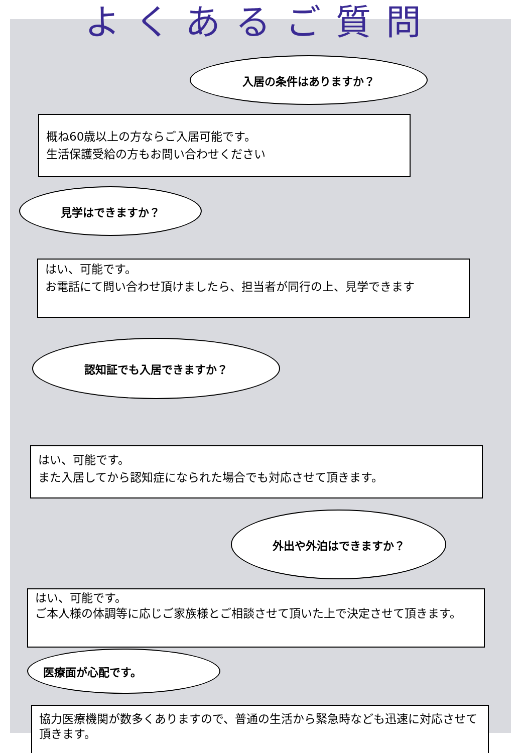よくあるご質問
入居の条件はありますか？
概ね60歳以上の方ならご入居可能です。
生活保護受給の方もお問い合わせください
見学はできますか？
はい、可能です。
お電話にて問い合わせ頂けましたら、担当者が同行の上、見学できます
認知証でも入居できますか？
はい、可能です。
また入居してから認知症になられた場合でも対応させて頂きます。
外出や外泊はできますか？
はい、可能です。
ご本人様の体調等に応じご家族様とご相談させて頂いた上で決定させて頂きます。
医療面が心配です。
協力医療機関が数多くありますので、普通の生活から緊急時なども迅速に対応させて頂きます。